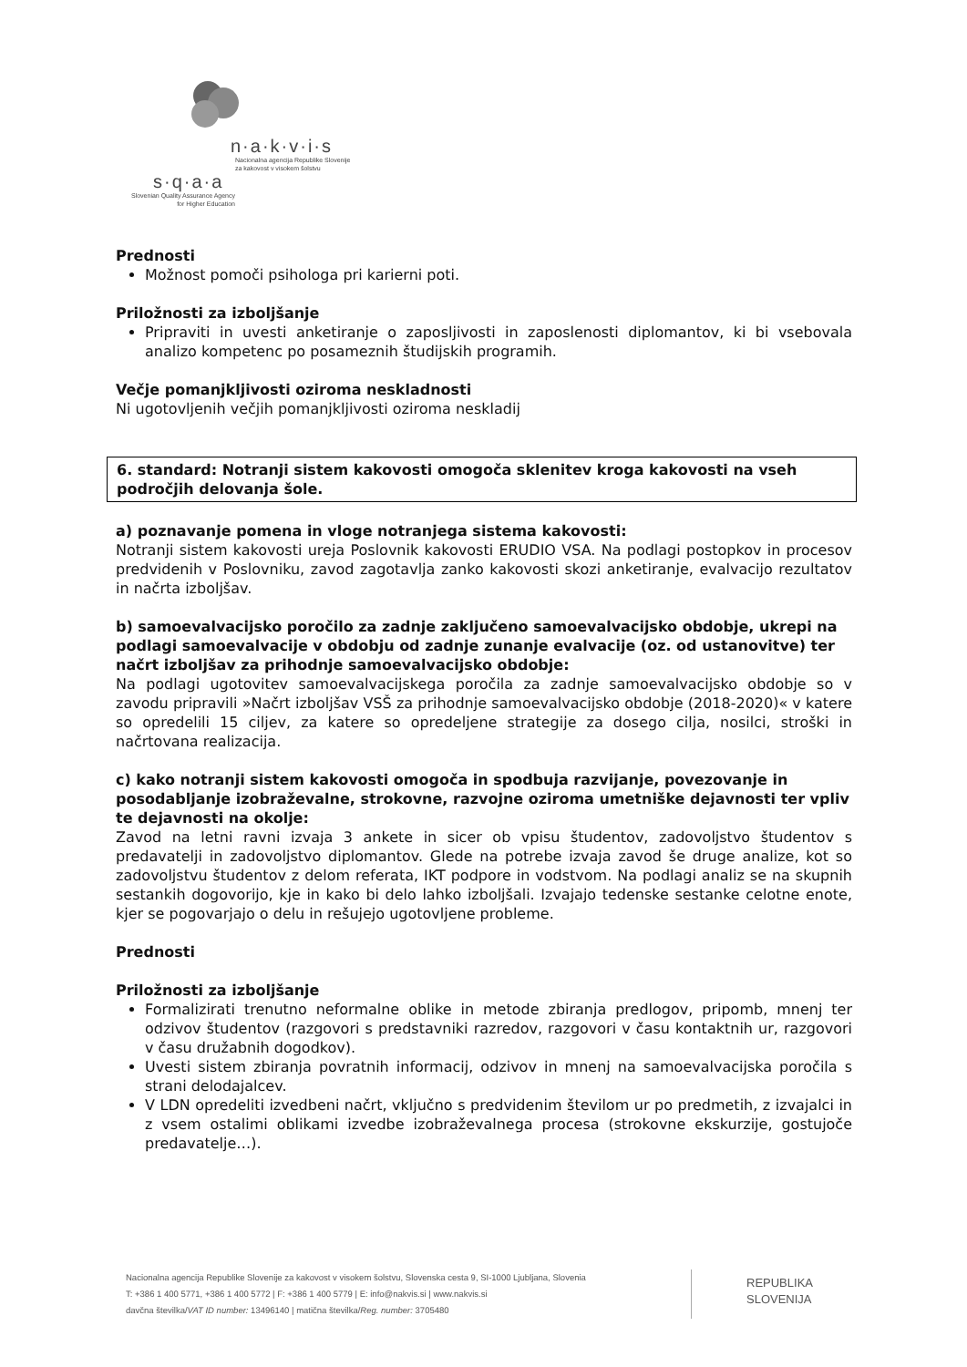n·a·k·v·i·s
Nacionalna agencija Republike Slovenije
za kakovost v visokem šolstvu
s·q·a·a
Slovenian Quality Assurance Agency
for Higher Education
Prednosti
Možnost pomoči psihologa pri karierni poti.
Priložnosti za izboljšanje
Pripraviti in uvesti anketiranje o zaposljivosti in zaposlenosti diplomantov, ki bi vsebovala analizo kompetenc po posameznih študijskih programih.
Večje pomanjkljivosti oziroma neskladnosti
Ni ugotovljenih večjih pomanjkljivosti oziroma neskladij
6. standard: Notranji sistem kakovosti omogoča sklenitev kroga kakovosti na vseh področjih delovanja šole.
a) poznavanje pomena in vloge notranjega sistema kakovosti:
Notranji sistem kakovosti ureja Poslovnik kakovosti ERUDIO VSA. Na podlagi postopkov in procesov predvidenih v Poslovniku, zavod zagotavlja zanko kakovosti skozi anketiranje, evalvacijo rezultatov in načrta izboljšav.
b) samoevalvacijsko poročilo za zadnje zaključeno samoevalvacijsko obdobje, ukrepi na podlagi samoevalvacije v obdobju od zadnje zunanje evalvacije (oz. od ustanovitve) ter načrt izboljšav za prihodnje samoevalvacijsko obdobje:
Na podlagi ugotovitev samoevalvacijskega poročila za zadnje samoevalvacijsko obdobje so v zavodu pripravili »Načrt izboljšav VSŠ za prihodnje samoevalvacijsko obdobje (2018-2020)« v katere so opredelili 15 ciljev, za katere so opredeljene strategije za dosego cilja, nosilci, stroški in načrtovana realizacija.
c) kako notranji sistem kakovosti omogoča in spodbuja razvijanje, povezovanje in posodabljanje izobraževalne, strokovne, razvojne oziroma umetniške dejavnosti ter vpliv te dejavnosti na okolje:
Zavod na letni ravni izvaja 3 ankete in sicer ob vpisu študentov, zadovoljstvo študentov s predavatelji in zadovoljstvo diplomantov. Glede na potrebe izvaja zavod še druge analize, kot so zadovoljstvu študentov z delom referata, IKT podpore in vodstvom. Na podlagi analiz se na skupnih sestankih dogovorijo, kje in kako bi delo lahko izboljšali. Izvajajo tedenske sestanke celotne enote, kjer se pogovarjajo o delu in rešujejo ugotovljene probleme.
Prednosti
Priložnosti za izboljšanje
Formalizirati trenutno neformalne oblike in metode zbiranja predlogov, pripomb, mnenj ter odzivov študentov (razgovori s predstavniki razredov, razgovori v času kontaktnih ur, razgovori v času družabnih dogodkov).
Uvesti sistem zbiranja povratnih informacij, odzivov in mnenj na samoevalvacijska poročila s strani delodajalcev.
V LDN opredeliti izvedbeni načrt, vključno s predvidenim številom ur po predmetih, z izvajalci in z vsem ostalimi oblikami izvedbe izobraževalnega procesa (strokovne ekskurzije, gostujoče predavatelje…).
Nacionalna agencija Republike Slovenije za kakovost v visokem šolstvu, Slovenska cesta 9, SI-1000 Ljubljana, Slovenia
T: +386 1 400 5771, +386 1 400 5772 | F: +386 1 400 5779 | E: info@nakvis.si | www.nakvis.si
davčna številka/VAT ID number: 13496140 | matična številka/Reg. number: 3705480
REPUBLIKA
SLOVENIJA